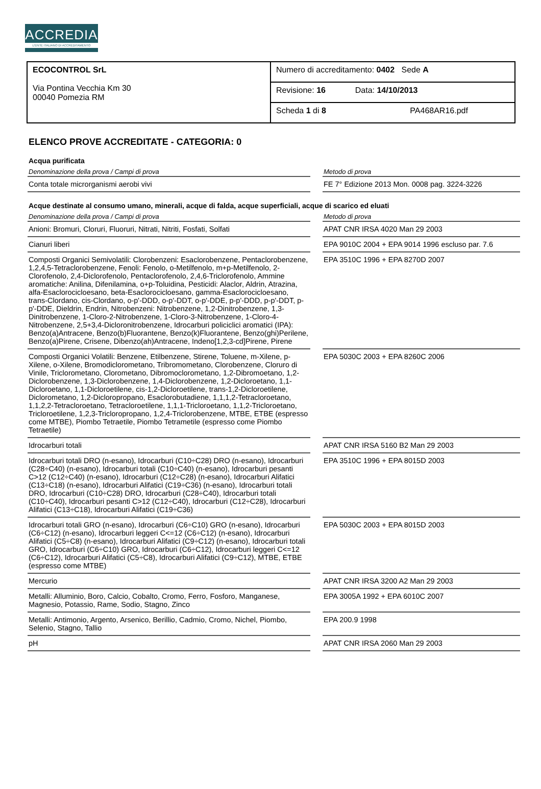ACCREDIA
L'ENTE ITALIANO DI ACCREDITAMENTO
| ECOCONTROL SrL Via Pontina Vecchia Km 30 00040 Pomezia RM | Numero di accreditamento: 0402 Sede A |
| | Revisione: 16 Data: 14/10/2013 |
| | Scheda 1 di 8 PA468AR16.pdf |
ELENCO PROVE ACCREDITATE - CATEGORIA: 0
Acqua purificata
| Denominazione della prova / Campi di prova | | Metodo di prova |
| --- | --- | --- |
| Conta totale microrganismi aerobi vivi | | FE 7° Edizione 2013 Mon. 0008 pag. 3224-3226 |
Acque destinate al consumo umano, minerali, acque di falda, acque superficiali, acque di scarico ed eluati
| Denominazione della prova / Campi di prova | | Metodo di prova |
| --- | --- | --- |
| Anioni: Bromuri, Cloruri, Fluoruri, Nitrati, Nitriti, Fosfati, Solfati | | APAT CNR IRSA 4020 Man 29 2003 |
| Cianuri liberi | | EPA 9010C 2004 + EPA 9014 1996 escluso par. 7.6 |
| Composti Organici Semivolatili: Clorobenzeni: Esaclorobenzene, Pentaclorobenzene, 1,2,4,5-Tetraclorobenzene, Fenoli: Fenolo, o-Metilfenolo, m+p-Metilfenolo, 2-Clorofenolo, 2,4-Diclorofenolo, Pentaclorofenolo, 2,4,6-Triclorofenolo, Ammine aromatiche: Anilina, Difenilamina, o+p-Toluidina, Pesticidi: Alaclor, Aldrin, Atrazina, alfa-Esaclorocicloesano, beta-Esaclorocicloesano, gamma-Esaclorocicloesano, trans-Clordano, cis-Clordano, o-p'-DDD, o-p'-DDT, o-p'-DDE, p-p'-DDD, p-p'-DDT, p-p'-DDE, Dieldrin, Endrin, Nitrobenzeni: Nitrobenzene, 1,2-Dinitrobenzene, 1,3-Dinitrobenzene, 1-Cloro-2-Nitrobenzene, 1-Cloro-3-Nitrobenzene, 1-Cloro-4-Nitrobenzene, 2,5+3,4-Dicloronitrobenzene, Idrocarburi policiclici aromatici (IPA): Benzo(a)Antracene, Benzo(b)Fluorantene, Benzo(k)Fluorantene, Benzo(ghi)Perilene, Benzo(a)Pirene, Crisene, Dibenzo(ah)Antracene, Indeno[1,2,3-cd]Pirene, Pirene | | EPA 3510C 1996 + EPA 8270D 2007 |
| Composti Organici Volatili: Benzene, Etilbenzene, Stirene, Toluene, m-Xilene, p-Xilene, o-Xilene, Bromodiclorometano, Tribromometano, Clorobenzene, Cloruro di Vinile, Triclorometano, Clorometano, Dibromoclorometano, 1,2-Dibromoetano, 1,2-Diclorobenzene, 1,3-Diclorobenzene, 1,4-Diclorobenzene, 1,2-Dicloroetano, 1,1-Dicloroetano, 1,1-Dicloroetilene, cis-1,2-Dicloroetilene, trans-1,2-Dicloroetilene, Diclorometano, 1,2-Dicloropropano, Esaclorobutadiene, 1,1,1,2-Tetracloroetano, 1,1,2,2-Tetracloroetano, Tetracloroetilene, 1,1,1-Tricloroetano, 1,1,2-Tricloroetano, Tricloroetilene, 1,2,3-Tricloropropano, 1,2,4-Triclorobenzene, MTBE, ETBE (espresso come MTBE), Piombo Tetraetile, Piombo Tetrametile (espresso come Piombo Tetraetile) | | EPA 5030C 2003 + EPA 8260C 2006 |
| Idrocarburi totali | | APAT CNR IRSA 5160 B2 Man 29 2003 |
| Idrocarburi totali DRO (n-esano), Idrocarburi (C10÷C28) DRO (n-esano), Idrocarburi (C28÷C40) (n-esano), Idrocarburi totali (C10÷C40) (n-esano), Idrocarburi pesanti C>12 (C12÷C40) (n-esano), Idrocarburi (C12÷C28) (n-esano), Idrocarburi Alifatici (C13÷C18) (n-esano), Idrocarburi Alifatici (C19÷C36) (n-esano), Idrocarburi totali DRO, Idrocarburi (C10÷C28) DRO, Idrocarburi (C28÷C40), Idrocarburi totali (C10÷C40), Idrocarburi pesanti C>12 (C12÷C40), Idrocarburi (C12÷C28), Idrocarburi Alifatici (C13÷C18), Idrocarburi Alifatici (C19÷C36) | | EPA 3510C 1996 + EPA 8015D 2003 |
| Idrocarburi totali GRO (n-esano), Idrocarburi (C6÷C10) GRO (n-esano), Idrocarburi (C6÷C12) (n-esano), Idrocarburi leggeri C<=12 (C6÷C12) (n-esano), Idrocarburi Alifatici (C5÷C8) (n-esano), Idrocarburi Alifatici (C9÷C12) (n-esano), Idrocarburi totali GRO, Idrocarburi (C6÷C10) GRO, Idrocarburi (C6÷C12), Idrocarburi leggeri C<=12 (C6÷C12), Idrocarburi Alifatici (C5÷C8), Idrocarburi Alifatici (C9÷C12), MTBE, ETBE (espresso come MTBE) | | EPA 5030C 2003 + EPA 8015D 2003 |
| Mercurio | | APAT CNR IRSA 3200 A2 Man 29 2003 |
| Metalli: Alluminio, Boro, Calcio, Cobalto, Cromo, Ferro, Fosforo, Manganese, Magnesio, Potassio, Rame, Sodio, Stagno, Zinco | | EPA 3005A 1992 + EPA 6010C 2007 |
| Metalli: Antimonio, Argento, Arsenico, Berillio, Cadmio, Cromo, Nichel, Piombo, Selenio, Stagno, Tallio | | EPA 200.9 1998 |
| pH | | APAT CNR IRSA 2060 Man 29 2003 |